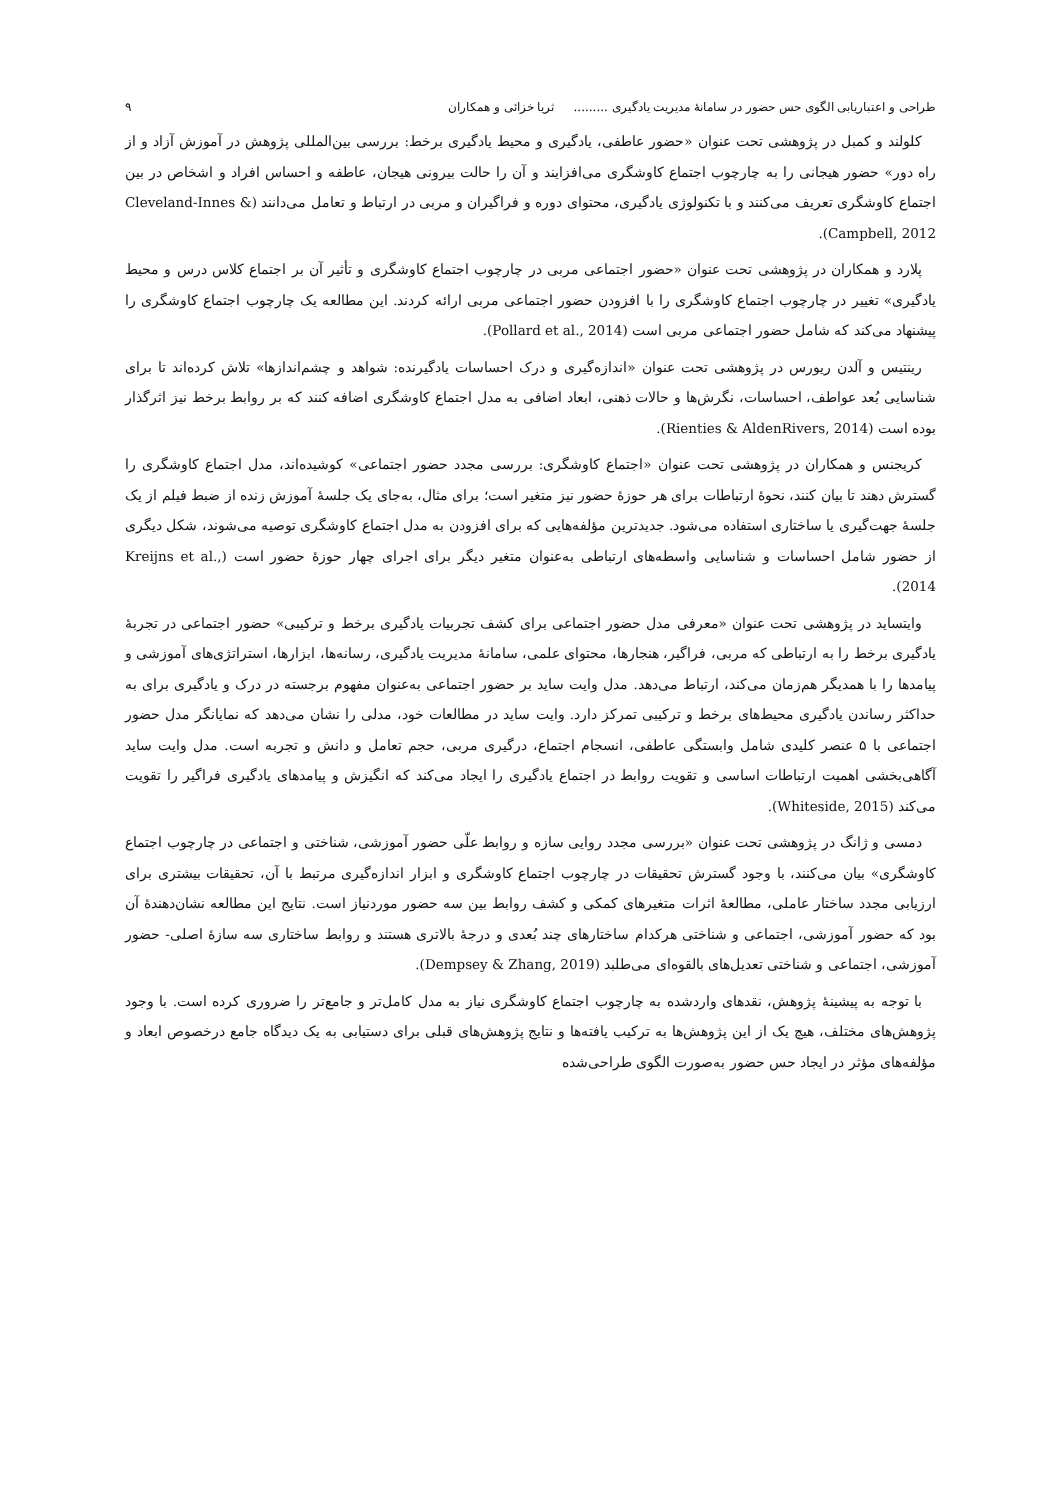طراحی و اعتباریابی الگوی حس حضور در سامانۀ مدیریت یادگیری ......... ثریا خزائی و همکاران ۹
کلولند و کمبل در پژوهشی تحت عنوان «حضور عاطفی، یادگیری و محیط یادگیری برخط: بررسی بین‌المللی پژوهش در آموزش آزاد و از راه دور» حضور هیجانی را به چارچوب اجتماع کاوشگری می‌افزایند و آن را حالت بیرونی هیجان، عاطفه و احساس افراد و اشخاص در بین اجتماع کاوشگری تعریف می‌کنند و با تکنولوژی یادگیری، محتوای دوره و فراگیران و مربی در ارتباط و تعامل می‌دانند (Cleveland-Innes & Campbell, 2012).
پلارد و همکاران در پژوهشی تحت عنوان «حضور اجتماعی مربی در چارچوب اجتماع کاوشگری و تأثیر آن بر اجتماع کلاس درس و محیط یادگیری» تغییر در چارچوب اجتماع کاوشگری را با افزودن حضور اجتماعی مربی ارائه کردند. این مطالعه یک چارچوب اجتماع کاوشگری را پیشنهاد می‌کند که شامل حضور اجتماعی مربی است (Pollard et al., 2014).
رینتیس و آلدن ریورس در پژوهشی تحت عنوان «اندازه‌گیری و درک احساسات یادگیرنده: شواهد و چشم‌اندازها» تلاش کرده‌اند تا برای شناسایی بُعد عواطف، احساسات، نگرش‌ها و حالات ذهنی، ابعاد اضافی به مدل اجتماع کاوشگری اضافه کنند که بر روابط برخط نیز اثرگذار بوده است (Rienties & AldenRivers, 2014).
کریجنس و همکاران در پژوهشی تحت عنوان «اجتماع کاوشگری: بررسی مجدد حضور اجتماعی» کوشیده‌اند، مدل اجتماع کاوشگری را گسترش دهند تا بیان کنند، نحوۀ ارتباطات برای هر حوزۀ حضور نیز متغیر است؛ برای مثال، به‌جای یک جلسۀ آموزش زنده از ضبط فیلم از یک جلسۀ جهت‌گیری یا ساختاری استفاده می‌شود. جدیدترین مؤلفه‌هایی که برای افزودن به مدل اجتماع کاوشگری توصیه می‌شوند، شکل دیگری از حضور شامل احساسات و شناسایی واسطه‌های ارتباطی به‌عنوان متغیر دیگر برای اجرای چهار حوزۀ حضور است (Kreijns et al., 2014).
وایتساید در پژوهشی تحت عنوان «معرفی مدل حضور اجتماعی برای کشف تجربیات یادگیری برخط و ترکیبی» حضور اجتماعی در تجربۀ یادگیری برخط را به ارتباطی که مربی، فراگیر، هنجارها، محتوای علمی، سامانۀ مدیریت یادگیری، رسانه‌ها، ابزارها، استراتژی‌های آموزشی و پیامدها را با همدیگر هم‌زمان می‌کند، ارتباط می‌دهد. مدل وایت ساید بر حضور اجتماعی به‌عنوان مفهوم برجسته در درک و یادگیری برای به حداکثر رساندن یادگیری محیط‌های برخط و ترکیبی تمرکز دارد. وایت ساید در مطالعات خود، مدلی را نشان می‌دهد که نمایانگر مدل حضور اجتماعی با ۵ عنصر کلیدی شامل وابستگی عاطفی، انسجام اجتماع، درگیری مربی، حجم تعامل و دانش و تجربه است. مدل وایت ساید آگاهی‌بخشی اهمیت ارتباطات اساسی و تقویت روابط در اجتماع یادگیری را ایجاد می‌کند که انگیزش و پیامدهای یادگیری فراگیر را تقویت می‌کند (Whiteside, 2015).
دمسی و ژانگ در پژوهشی تحت عنوان «بررسی مجدد روایی سازه و روابط علّی حضور آموزشی، شناختی و اجتماعی در چارچوب اجتماع کاوشگری» بیان می‌کنند، با وجود گسترش تحقیقات در چارچوب اجتماع کاوشگری و ابزار اندازه‌گیری مرتبط با آن، تحقیقات بیشتری برای ارزیابی مجدد ساختار عاملی، مطالعۀ اثرات متغیرهای کمکی و کشف روابط بین سه حضور موردنیاز است. نتایج این مطالعه نشان‌دهندۀ آن بود که حضور آموزشی، اجتماعی و شناختی هرکدام ساختارهای چند بُعدی و درجۀ بالاتری هستند و روابط ساختاری سه سازۀ اصلی- حضور آموزشی، اجتماعی و شناختی تعدیل‌های بالقوه‌ای می‌طلبد (Dempsey & Zhang, 2019).
با توجه به پیشینۀ پژوهش، نقدهای واردشده به چارچوب اجتماع کاوشگری نیاز به مدل کامل‌تر و جامع‌تر را ضروری کرده است. با وجود پژوهش‌های مختلف، هیچ یک از این پژوهش‌ها به ترکیب یافته‌ها و نتایج پژوهش‌های قبلی برای دستیابی به یک دیدگاه جامع درخصوص ابعاد و مؤلفه‌های مؤثر در ایجاد حس حضور به‌صورت الگوی طراحی‌شده